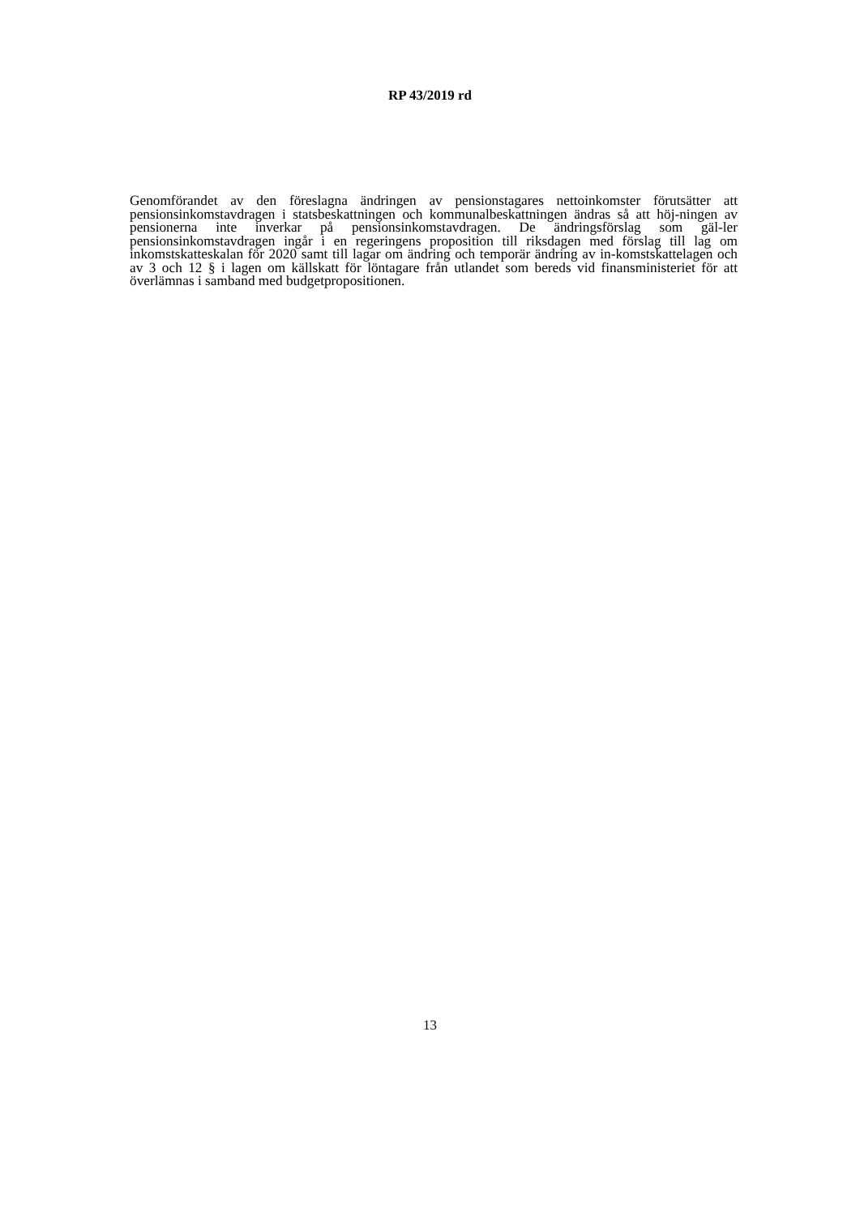RP 43/2019 rd
Genomförandet av den föreslagna ändringen av pensionstagares nettoinkomster förutsätter att pensionsinkomstavdragen i statsbeskattningen och kommunalbeskattningen ändras så att höj-ningen av pensionerna inte inverkar på pensionsinkomstavdragen. De ändringsförslag som gäl-ler pensionsinkomstavdragen ingår i en regeringens proposition till riksdagen med förslag till lag om inkomstskatteskalan för 2020 samt till lagar om ändring och temporär ändring av in-komstskattelagen och av 3 och 12 § i lagen om källskatt för löntagare från utlandet som bereds vid finansministeriet för att överlämnas i samband med budgetpropositionen.
13